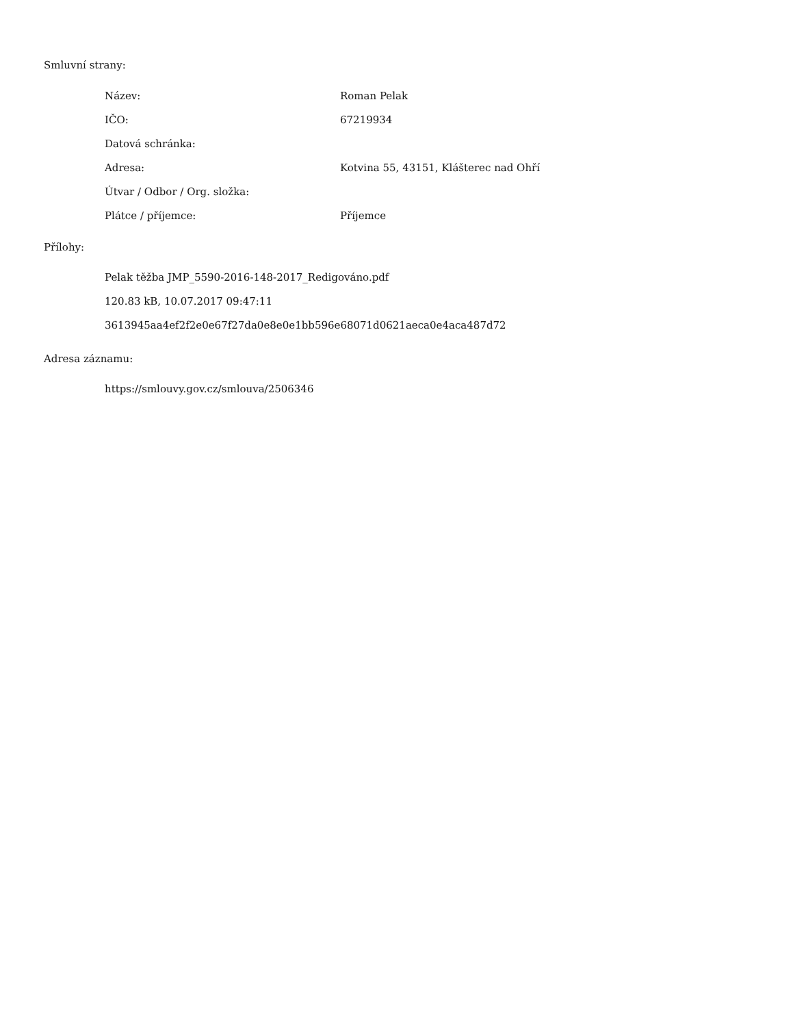Smluvní strany:
| Název: | Roman Pelak |
| IČO: | 67219934 |
| Datová schránka: | |
| Adresa: | Kotvina 55, 43151, Klášterec nad Ohří |
| Útvar / Odbor / Org. složka: | |
| Plátce / příjemce: | Příjemce |
Přílohy:
Pelak těžba JMP_5590-2016-148-2017_Redigováno.pdf
120.83 kB, 10.07.2017 09:47:11
3613945aa4ef2f2e0e67f27da0e8e0e1bb596e68071d0621aeca0e4aca487d72
Adresa záznamu:
https://smlouvy.gov.cz/smlouva/2506346